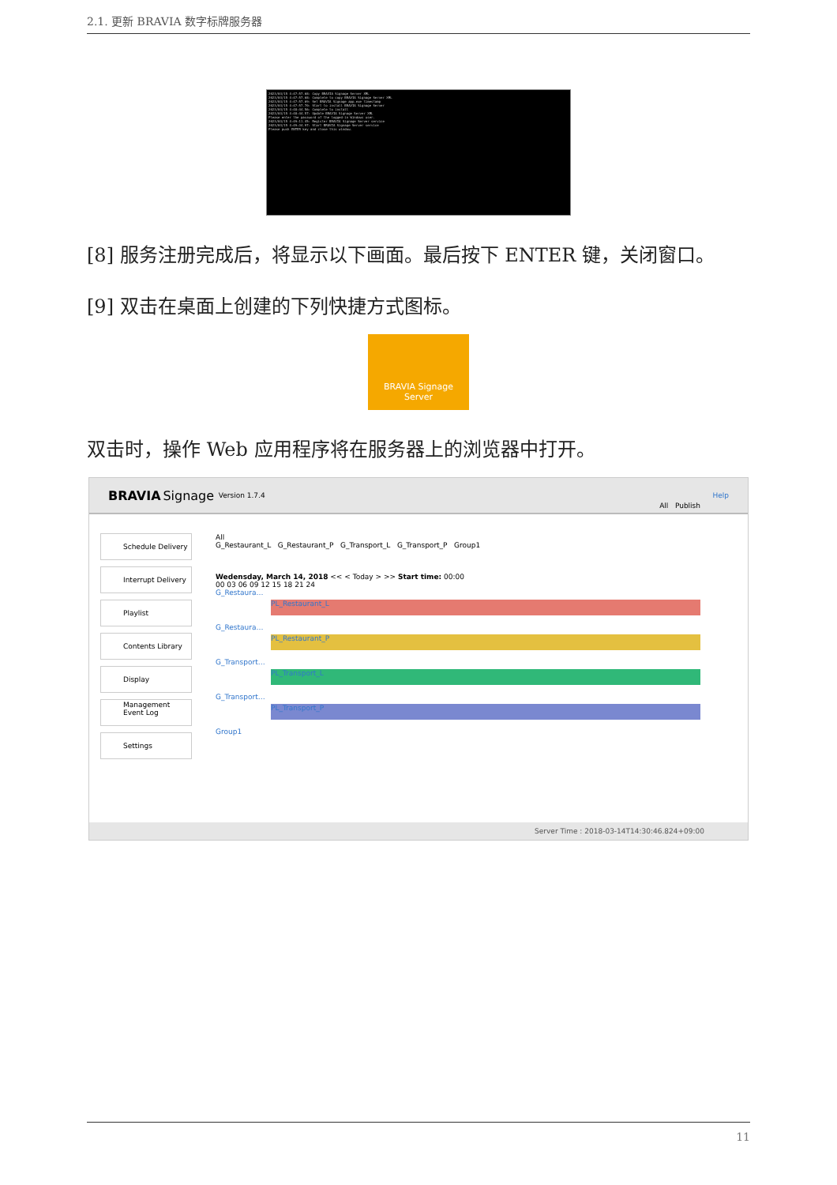2.1. 更新 BRAVIA 数字标牌服务器
2023/03/15 4:47:57.68: Copy BRAVIA Signage Server XML
2023/03/15 4:47:57.68: Complete to copy BRAVIA Signage Server XML
2023/03/15 4:47:57.69: Set BRAVIA Signage app.exe timestamp
2023/03/15 4:47:57.70: Start to install BRAVIA Signage Server
2023/03/15 4:48:44.56: Complete to install
2023/03/15 4:48:44.57: Update BRAVIA Signage Server XML
Please enter the password of the logged-in Windows user.
2023/03/15 4:49:11.45: Register BRAVIA Signage Server service
2023/03/15 4:49:34.97: Start BRAVIA Signage Server service
Please push ENTER key and close this window.
[8] 服务注册完成后，将显示以下画面。最后按下 ENTER 键，关闭窗口。
[9] 双击在桌面上创建的下列快捷方式图标。
BRAVIA Signage
Server
双击时，操作 Web 应用程序将在服务器上的浏览器中打开。
BRAVIA Signage Version 1.7.4 Help
Schedule Delivery
Interrupt Delivery
Playlist
Contents Library
Display Management
Event Log
Settings
All Publish
All
G_Restaurant_L G_Restaurant_P G_Transport_L G_Transport_P Group1
Wedensday, March 14, 2018 << < Today > >> Start time: 00:00
00 03 06 09 12 15 18 21 24
G_Restaura…
PL_Restaurant_L
G_Restaura…
PL_Restaurant_P
G_Transport…
PL_Transport_L
G_Transport…
PL_Transport_P
Group1
Server Time : 2018-03-14T14:30:46.824+09:00
11